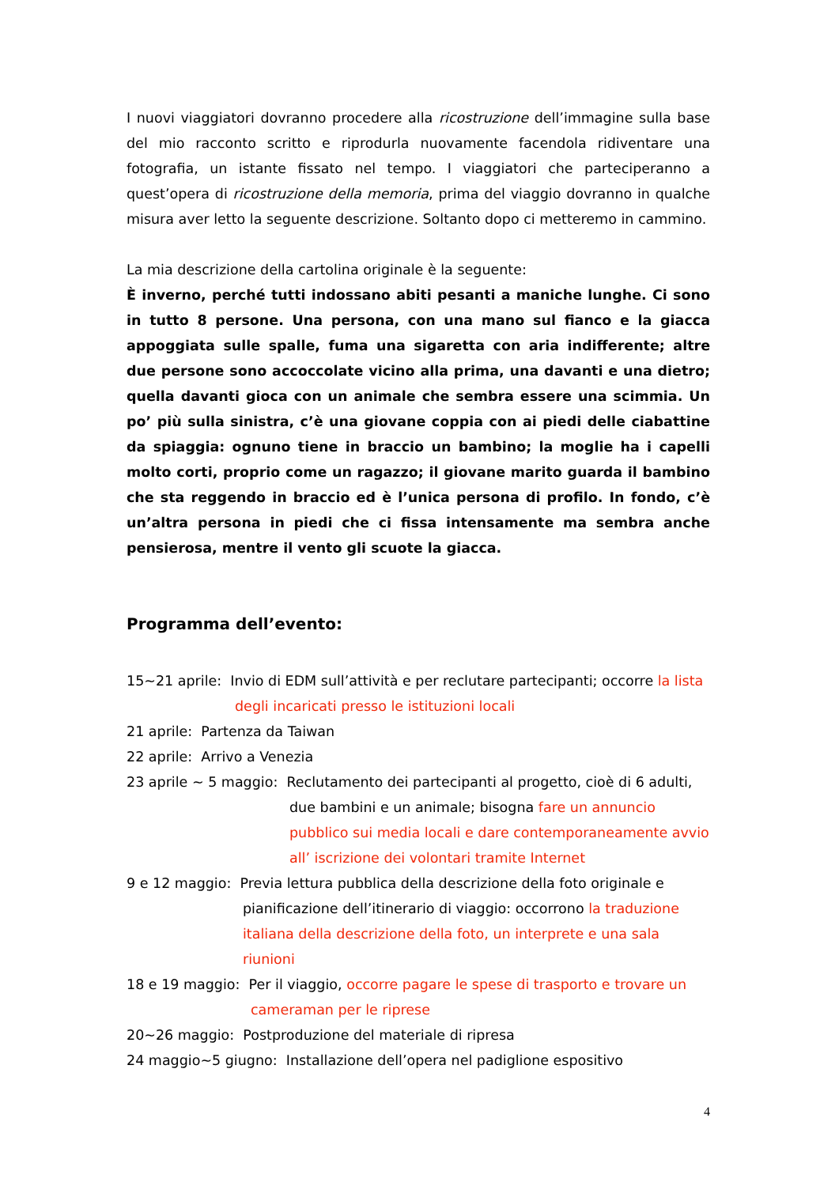I nuovi viaggiatori dovranno procedere alla ricostruzione dell’immagine sulla base del mio racconto scritto e riprodurla nuovamente facendola ridiventare una fotografia, un istante fissato nel tempo. I viaggiatori che parteciperanno a quest’opera di ricostruzione della memoria, prima del viaggio dovranno in qualche misura aver letto la seguente descrizione. Soltanto dopo ci metteremo in cammino.
La mia descrizione della cartolina originale è la seguente:
È inverno, perché tutti indossano abiti pesanti a maniche lunghe. Ci sono in tutto 8 persone. Una persona, con una mano sul fianco e la giacca appoggiata sulle spalle, fuma una sigaretta con aria indifferente; altre due persone sono accoccolate vicino alla prima, una davanti e una dietro; quella davanti gioca con un animale che sembra essere una scimmia. Un po’ più sulla sinistra, c’è una giovane coppia con ai piedi delle ciabattine da spiaggia: ognuno tiene in braccio un bambino; la moglie ha i capelli molto corti, proprio come un ragazzo; il giovane marito guarda il bambino che sta reggendo in braccio ed è l’unica persona di profilo. In fondo, c’è un’altra persona in piedi che ci fissa intensamente ma sembra anche pensierosa, mentre il vento gli scuote la giacca.
Programma dell’evento:
15~21 aprile: Invio di EDM sull’attività e per reclutare partecipanti; occorre la lista
degli incaricati presso le istituzioni locali
21 aprile: Partenza da Taiwan
22 aprile: Arrivo a Venezia
23 aprile ~ 5 maggio: Reclutamento dei partecipanti al progetto, cioè di 6 adulti,
due bambini e un animale; bisogna fare un annuncio pubblico sui media locali e dare contemporaneamente avvio all’ iscrizione dei volontari tramite Internet
9 e 12 maggio: Previa lettura pubblica della descrizione della foto originale e
pianificazione dell’itinerario di viaggio: occorrono la traduzione italiana della descrizione della foto, un interprete e una sala riunioni
18 e 19 maggio: Per il viaggio, occorre pagare le spese di trasporto e trovare un
cameraman per le riprese
20~26 maggio: Postproduzione del materiale di ripresa
24 maggio~5 giugno: Installazione dell’opera nel padiglione espositivo
4